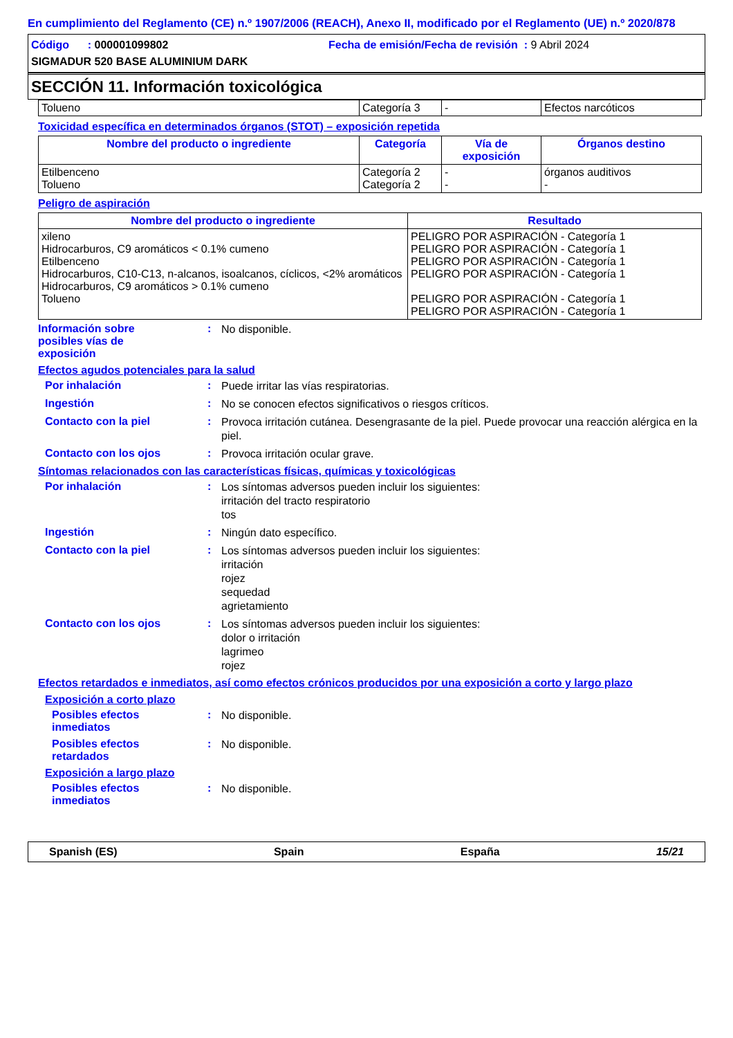En cumplimiento del Reglamento (CE) n.º 1907/2006 (REACH), Anexo II, modificado por el Reglamento (UE) n.º 2020/878
Código : 000001099802 Fecha de emisión/Fecha de revisión : 9 Abril 2024
SIGMADUR 520 BASE ALUMINIUM DARK
SECCIÓN 11. Información toxicológica
| Tolueno | Categoría 3 | - | Efectos narcóticos |
Toxicidad específica en determinados órganos (STOT) – exposición repetida
| Nombre del producto o ingrediente | Categoría | Vía de exposición | Órganos destino |
| --- | --- | --- | --- |
| Etilbenceno Tolueno | Categoría 2 Categoría 2 | - - | órganos auditivos - |
Peligro de aspiración
| Nombre del producto o ingrediente | Resultado |
| --- | --- |
| xileno Hidrocarburos, C9 aromáticos < 0.1% cumeno Etilbenceno Hidrocarburos, C10-C13, n-alcanos, isoalcanos, cíclicos, <2% aromáticos Hidrocarburos, C9 aromáticos > 0.1% cumeno Tolueno | PELIGRO POR ASPIRACIÓN - Categoría 1 PELIGRO POR ASPIRACIÓN - Categoría 1 PELIGRO POR ASPIRACIÓN - Categoría 1 PELIGRO POR ASPIRACIÓN - Categoría 1 PELIGRO POR ASPIRACIÓN - Categoría 1 PELIGRO POR ASPIRACIÓN - Categoría 1 |
Información sobre
posibles vías de
exposición
:
No disponible.
Efectos agudos potenciales para la salud
Por inhalación :
Puede irritar las vías respiratorias.
Ingestión :
No se conocen efectos significativos o riesgos críticos.
Contacto con la piel :
Provoca irritación cutánea. Desengrasante de la piel. Puede provocar una reacción alérgica en la piel.
Contacto con los ojos :
Provoca irritación ocular grave.
Síntomas relacionados con las características físicas, químicas y toxicológicas
Por inhalación :
Los síntomas adversos pueden incluir los siguientes:
irritación del tracto respiratorio
tos
Ingestión :
Ningún dato específico.
Contacto con la piel :
Los síntomas adversos pueden incluir los siguientes:
irritación
rojez
sequedad
agrietamiento
Contacto con los ojos :
Los síntomas adversos pueden incluir los siguientes:
dolor o irritación
lagrimeo
rojez
Efectos retardados e inmediatos, así como efectos crónicos producidos por una exposición a corto y largo plazo
Exposición a corto plazo
Posibles efectos
inmediatos
:
No disponible.
Posibles efectos
retardados
:
No disponible.
Exposición a largo plazo
Posibles efectos
inmediatos
:
No disponible.
Spanish (ES) Spain España 15/21